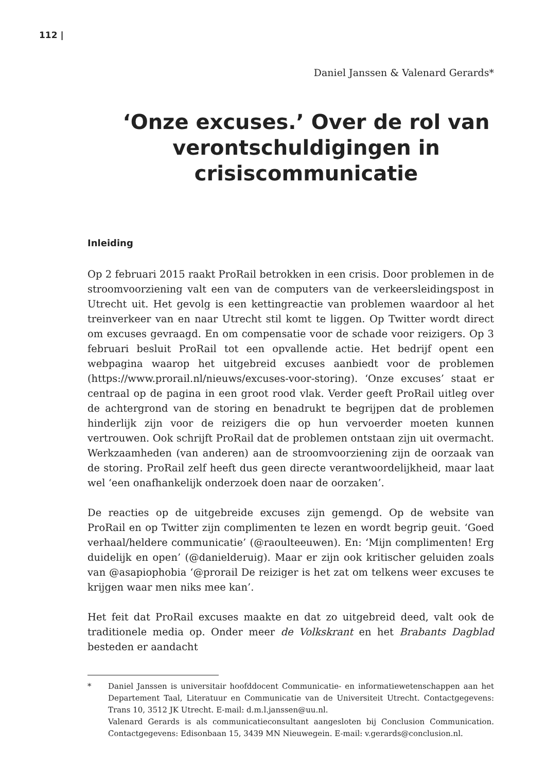112 |
Daniel Janssen & Valenard Gerards*
‘Onze excuses.’ Over de rol van verontschuldigingen in crisiscommunicatie
Inleiding
Op 2 februari 2015 raakt ProRail betrokken in een crisis. Door problemen in de stroomvoorziening valt een van de computers van de verkeersleidingspost in Utrecht uit. Het gevolg is een kettingreactie van problemen waardoor al het treinverkeer van en naar Utrecht stil komt te liggen. Op Twitter wordt direct om excuses gevraagd. En om compensatie voor de schade voor reizigers. Op 3 februari besluit ProRail tot een opvallende actie. Het bedrijf opent een webpagina waarop het uitgebreid excuses aanbiedt voor de problemen (https://www.prorail.nl/nieuws/excuses-voor-storing). ‘Onze excuses’ staat er centraal op de pagina in een groot rood vlak. Verder geeft ProRail uitleg over de achtergrond van de storing en benadrukt te begrijpen dat de problemen hinderlijk zijn voor de reizigers die op hun vervoerder moeten kunnen vertrouwen. Ook schrijft ProRail dat de problemen ontstaan zijn uit overmacht. Werkzaamheden (van anderen) aan de stroomvoorziening zijn de oorzaak van de storing. ProRail zelf heeft dus geen directe verantwoordelijkheid, maar laat wel ‘een onafhankelijk onderzoek doen naar de oorzaken’.
De reacties op de uitgebreide excuses zijn gemengd. Op de website van ProRail en op Twitter zijn complimenten te lezen en wordt begrip geuit. ‘Goed verhaal/heldere communicatie’ (@raoulteeuwen). En: ‘Mijn complimenten! Erg duidelijk en open’ (@danielderuig). Maar er zijn ook kritischer geluiden zoals van @asapiophobia ‘@prorail De reiziger is het zat om telkens weer excuses te krijgen waar men niks mee kan’.
Het feit dat ProRail excuses maakte en dat zo uitgebreid deed, valt ook de traditionele media op. Onder meer de Volkskrant en het Brabants Dagblad besteden er aandacht
* Daniel Janssen is universitair hoofddocent Communicatie- en informatiewetenschappen aan het Departement Taal, Literatuur en Communicatie van de Universiteit Utrecht. Contactgegevens: Trans 10, 3512 JK Utrecht. E-mail: d.m.l.janssen@uu.nl.
Valenard Gerards is als communicatieconsultant aangesloten bij Conclusion Communication. Contactgegevens: Edisonbaan 15, 3439 MN Nieuwegein. E-mail: v.gerards@conclusion.nl.